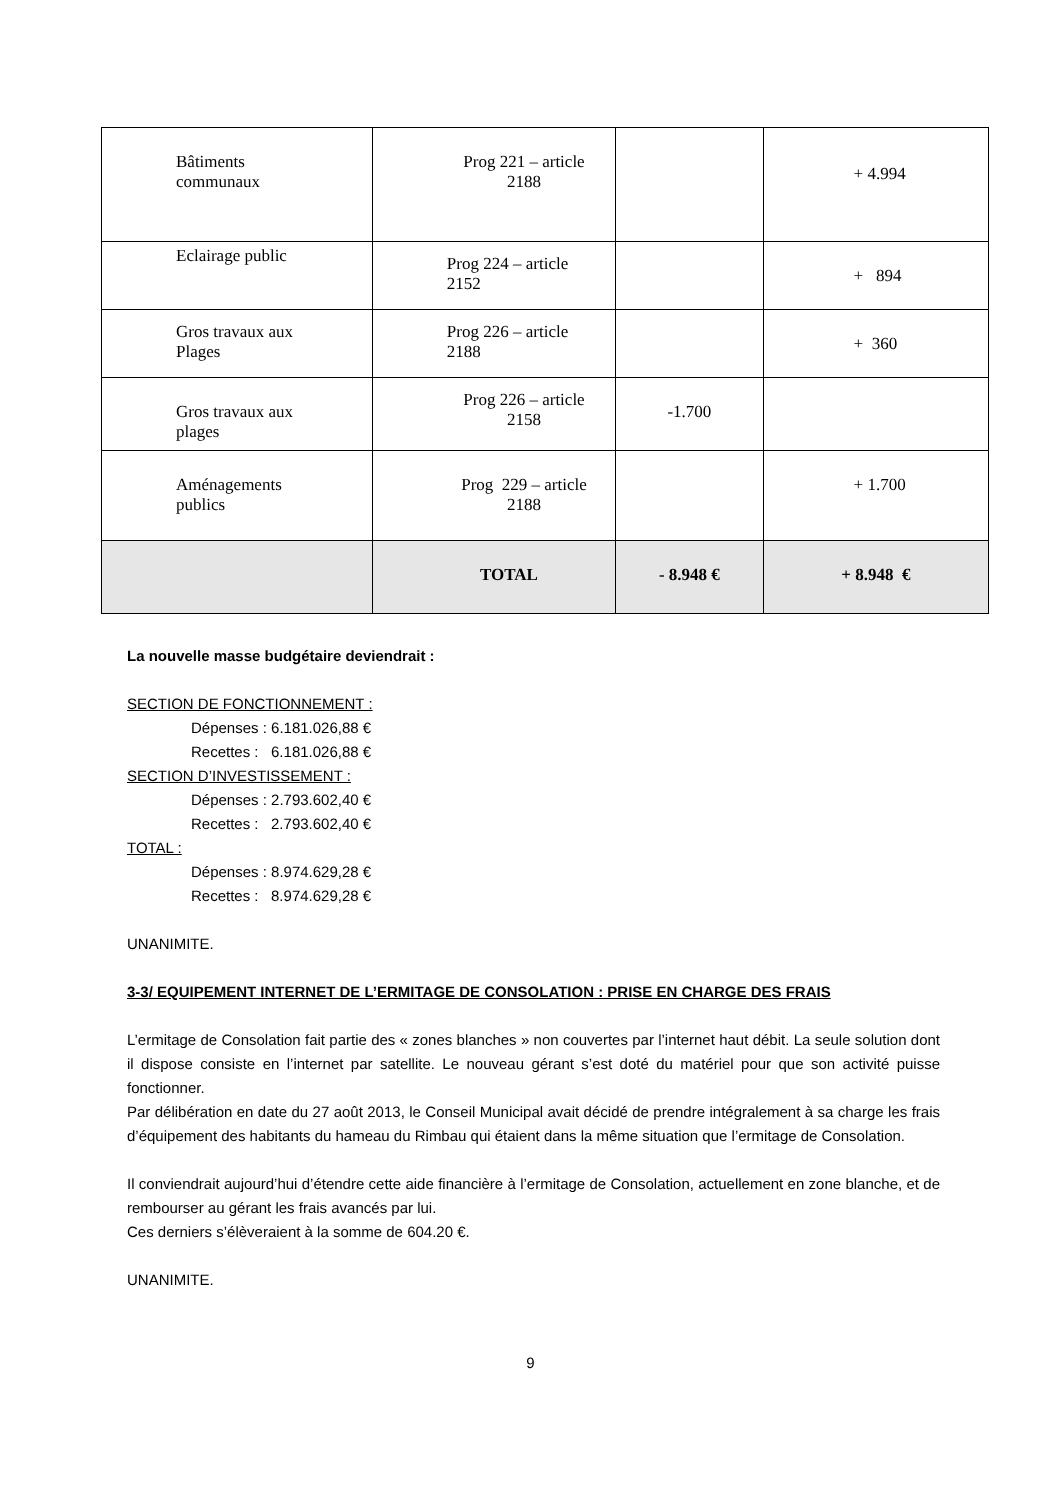| Bâtiments communaux | Prog 221 – article 2188 | | + 4.994 |
| Eclairage public | Prog 224 – article 2152 | | + 894 |
| Gros travaux aux Plages | Prog 226 – article 2188 | | + 360 |
| Gros travaux aux plages | Prog 226 – article 2158 | -1.700 | |
| Aménagements publics | Prog 229 – article 2188 | | + 1.700 |
| | TOTAL | - 8.948 € | + 8.948 € |
La nouvelle masse budgétaire deviendrait :
SECTION DE FONCTIONNEMENT :
Dépenses : 6.181.026,88 €
Recettes : 6.181.026,88 €
SECTION D’INVESTISSEMENT :
Dépenses : 2.793.602,40 €
Recettes : 2.793.602,40 €
TOTAL :
Dépenses : 8.974.629,28 €
Recettes : 8.974.629,28 €
UNANIMITE.
3-3/ EQUIPEMENT INTERNET DE L’ERMITAGE DE CONSOLATION : PRISE EN CHARGE DES FRAIS
L’ermitage de Consolation fait partie des « zones blanches » non couvertes par l’internet haut débit. La seule solution dont il dispose consiste en l’internet par satellite. Le nouveau gérant s’est doté du matériel pour que son activité puisse fonctionner.
Par délibération en date du 27 août 2013, le Conseil Municipal avait décidé de prendre intégralement à sa charge les frais d’équipement des habitants du hameau du Rimbau qui étaient dans la même situation que l’ermitage de Consolation.
Il conviendrait aujourd’hui d’étendre cette aide financière à l’ermitage de Consolation, actuellement en zone blanche, et de rembourser au gérant les frais avancés par lui.
Ces derniers s’élèveraient à la somme de 604.20 €.
UNANIMITE.
9